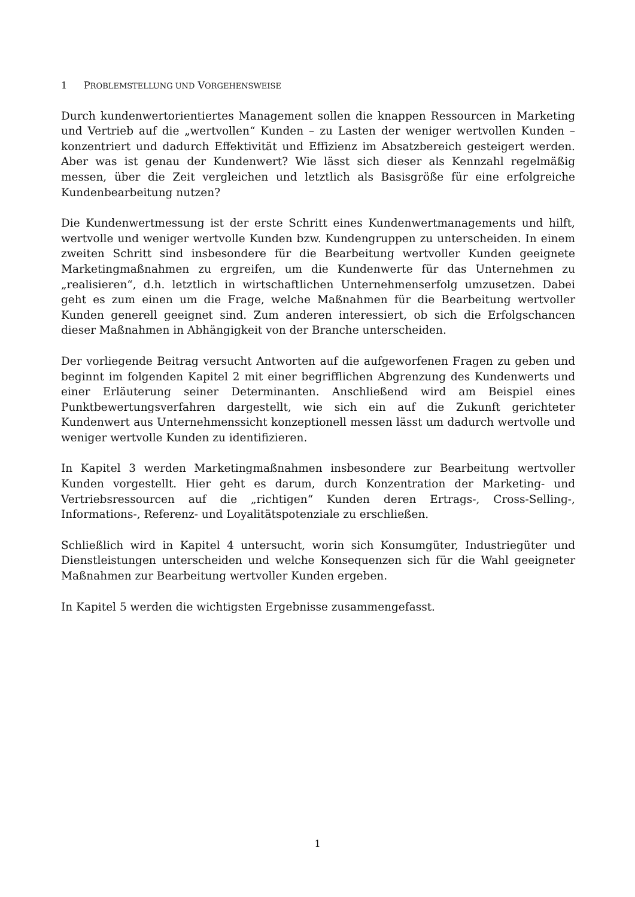1 PROBLEMSTELLUNG UND VORGEHENSWEISE
Durch kundenwertorientiertes Management sollen die knappen Ressourcen in Marketing und Vertrieb auf die „wertvollen“ Kunden – zu Lasten der weniger wertvollen Kunden – konzentriert und dadurch Effektivität und Effizienz im Absatzbereich gesteigert werden. Aber was ist genau der Kundenwert? Wie lässt sich dieser als Kennzahl regelmäßig messen, über die Zeit vergleichen und letztlich als Basisgröße für eine erfolgreiche Kundenbearbeitung nutzen?
Die Kundenwertmessung ist der erste Schritt eines Kundenwertmanagements und hilft, wertvolle und weniger wertvolle Kunden bzw. Kundengruppen zu unterscheiden. In einem zweiten Schritt sind insbesondere für die Bearbeitung wertvoller Kunden geeignete Marketingmaßnahmen zu ergreifen, um die Kundenwerte für das Unternehmen zu „realisieren“, d.h. letztlich in wirtschaftlichen Unternehmenserfolg umzusetzen. Dabei geht es zum einen um die Frage, welche Maßnahmen für die Bearbeitung wertvoller Kunden generell geeignet sind. Zum anderen interessiert, ob sich die Erfolgschancen dieser Maßnahmen in Abhängigkeit von der Branche unterscheiden.
Der vorliegende Beitrag versucht Antworten auf die aufgeworfenen Fragen zu geben und beginnt im folgenden Kapitel 2 mit einer begrifflichen Abgrenzung des Kundenwerts und einer Erläuterung seiner Determinanten. Anschließend wird am Beispiel eines Punktbewertungsverfahren dargestellt, wie sich ein auf die Zukunft gerichteter Kundenwert aus Unternehmenssicht konzeptionell messen lässt um dadurch wertvolle und weniger wertvolle Kunden zu identifizieren.
In Kapitel 3 werden Marketingmaßnahmen insbesondere zur Bearbeitung wertvoller Kunden vorgestellt. Hier geht es darum, durch Konzentration der Marketing- und Vertriebsressourcen auf die „richtigen“ Kunden deren Ertrags-, Cross-Selling-, Informations-, Referenz- und Loyalitätspotenziale zu erschließen.
Schließlich wird in Kapitel 4 untersucht, worin sich Konsumgüter, Industriegüter und Dienstleistungen unterscheiden und welche Konsequenzen sich für die Wahl geeigneter Maßnahmen zur Bearbeitung wertvoller Kunden ergeben.
In Kapitel 5 werden die wichtigsten Ergebnisse zusammengefasst.
1